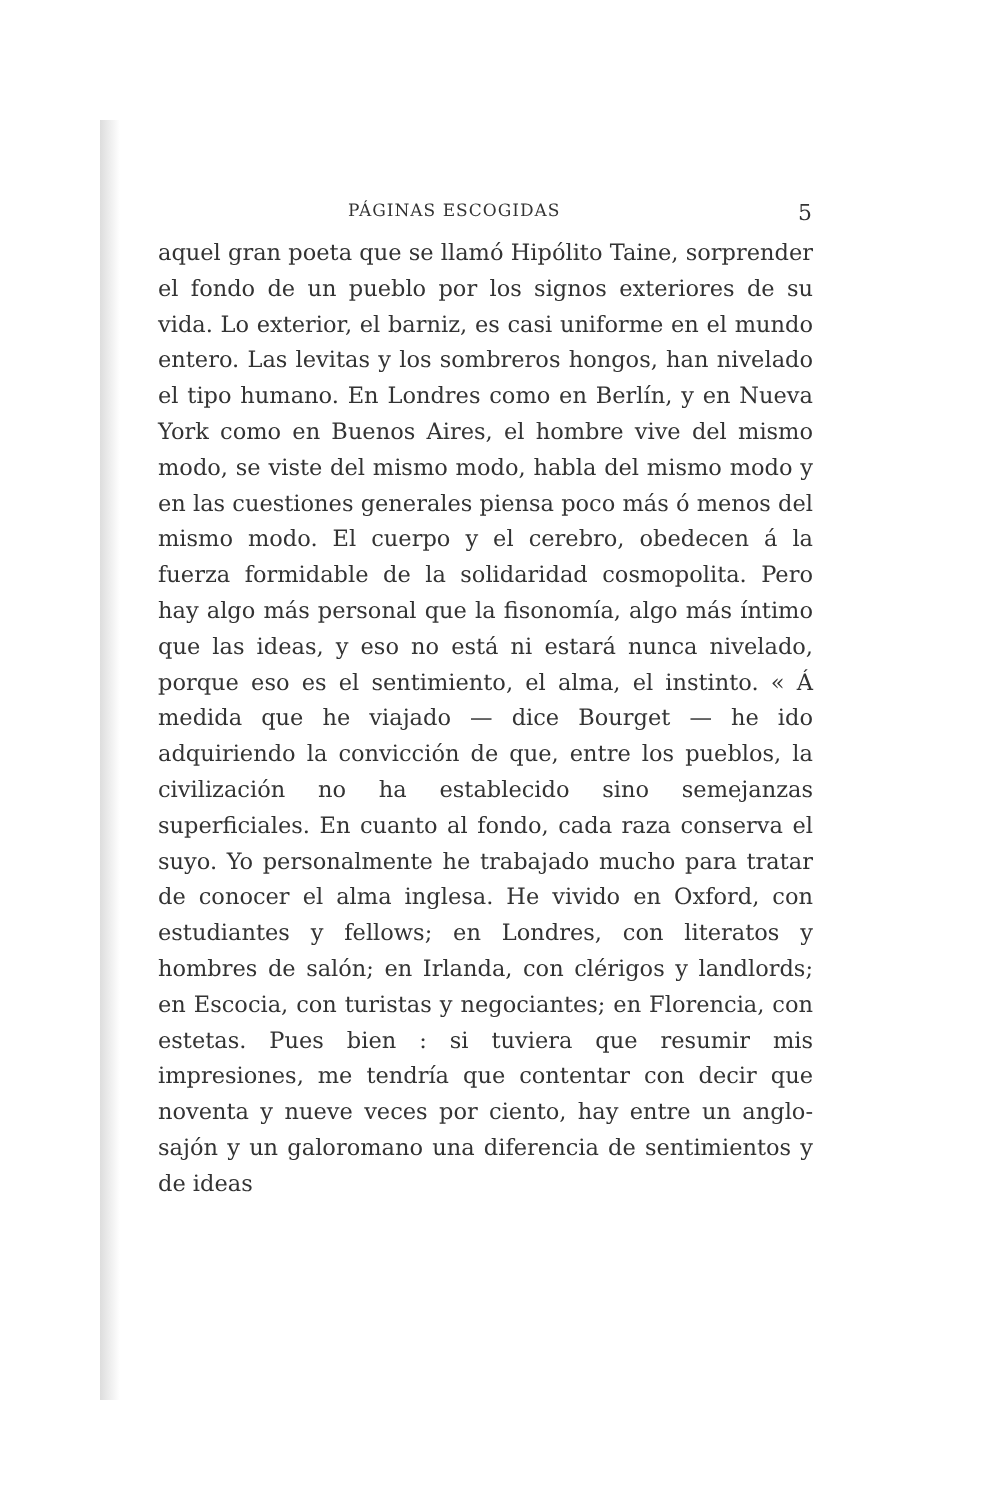PÁGINAS ESCOGIDAS 5
aquel gran poeta que se llamó Hipólito Taine, sorprender el fondo de un pueblo por los signos exteriores de su vida. Lo exterior, el barniz, es casi uniforme en el mundo entero. Las levitas y los sombreros hongos, han nivelado el tipo humano. En Londres como en Berlín, y en Nueva York como en Buenos Aires, el hombre vive del mismo modo, se viste del mismo modo, habla del mismo modo y en las cuestiones generales piensa poco más ó menos del mismo modo. El cuerpo y el cerebro, obedecen á la fuerza formidable de la solidaridad cosmopolita. Pero hay algo más personal que la fisonomía, algo más íntimo que las ideas, y eso no está ni estará nunca nivelado, porque eso es el sentimiento, el alma, el instinto. « Á medida que he viajado — dice Bourget — he ido adquiriendo la convicción de que, entre los pueblos, la civilización no ha establecido sino semejanzas superficiales. En cuanto al fondo, cada raza conserva el suyo. Yo personalmente he trabajado mucho para tratar de conocer el alma inglesa. He vivido en Oxford, con estudiantes y fellows; en Londres, con literatos y hombres de salón; en Irlanda, con clérigos y landlords; en Escocia, con turistas y negociantes; en Florencia, con estetas. Pues bien : si tuviera que resumir mis impresiones, me tendría que contentar con decir que noventa y nueve veces por ciento, hay entre un anglo-sajón y un galoromano una diferencia de sentimientos y de ideas